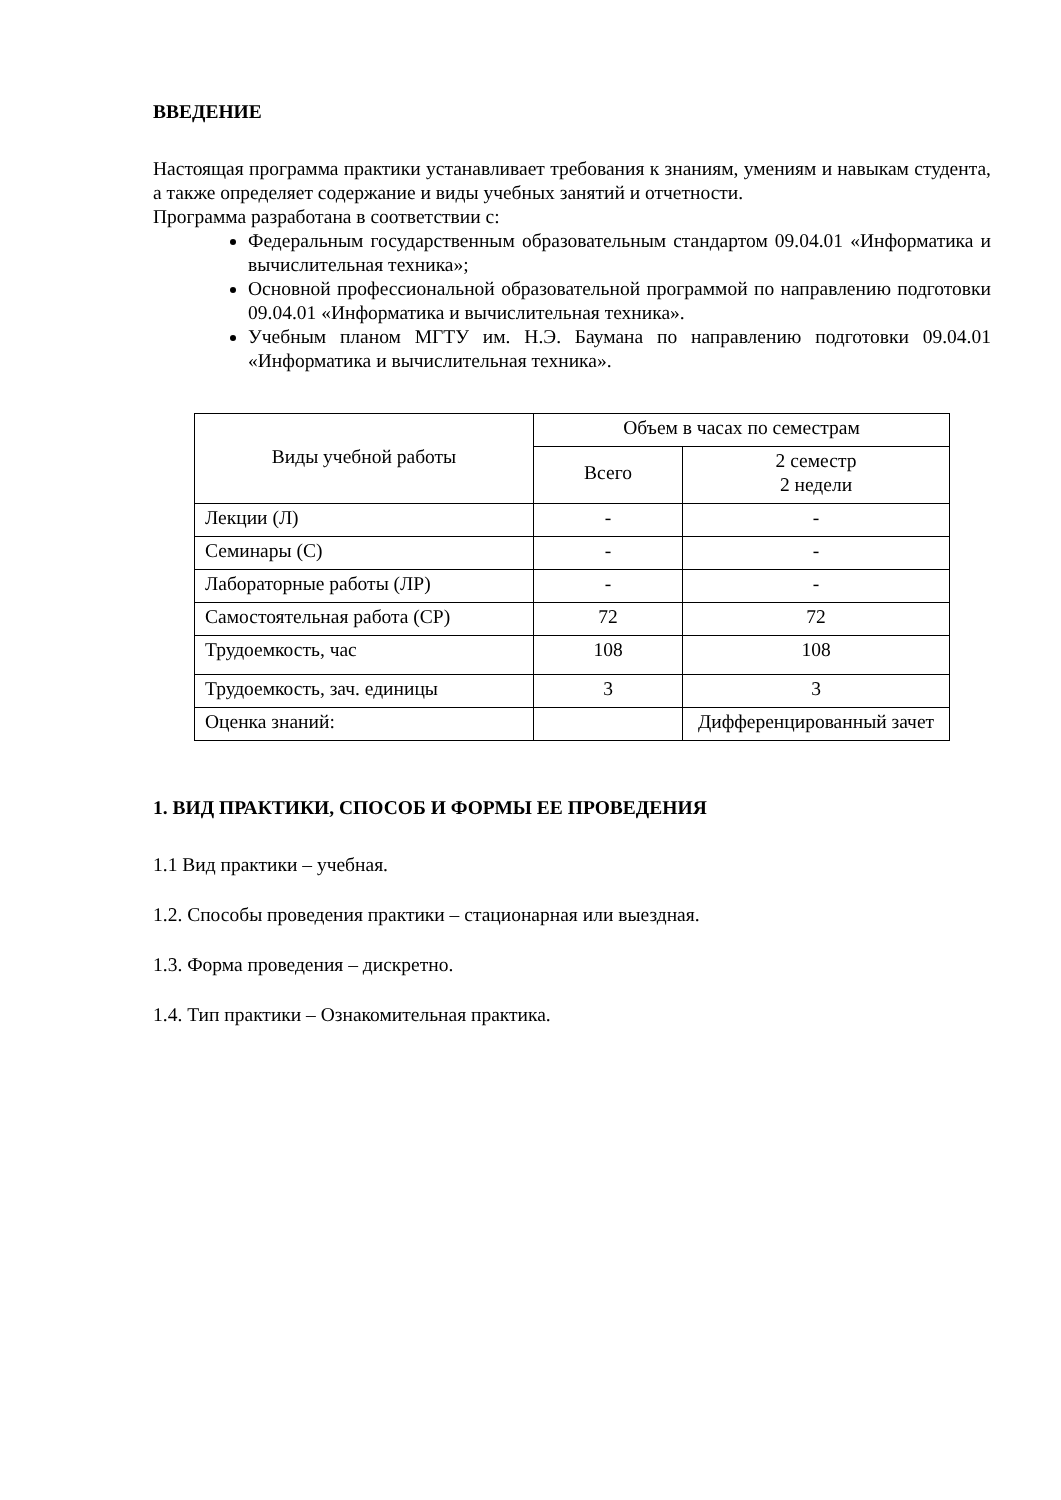ВВЕДЕНИЕ
Настоящая программа практики устанавливает требования к знаниям, умениям и навыкам студента, а также определяет содержание и виды учебных занятий и отчетности.
Программа разработана в соответствии с:
Федеральным государственным образовательным стандартом 09.04.01 «Информатика и вычислительная техника»;
Основной профессиональной образовательной программой по направлению подготовки 09.04.01 «Информатика и вычислительная техника».
Учебным планом МГТУ им. Н.Э. Баумана по направлению подготовки 09.04.01 «Информатика и вычислительная техника».
| Виды учебной работы | Объем в часах по семестрам | |
| --- | --- | --- |
| | Всего | 2 семестр 2 недели |
| Лекции (Л) | - | - |
| Семинары (С) | - | - |
| Лабораторные работы (ЛР) | - | - |
| Самостоятельная работа (СР) | 72 | 72 |
| Трудоемкость, час | 108 | 108 |
| Трудоемкость, зач. единицы | 3 | 3 |
| Оценка знаний: | | Дифференцированный зачет |
1. ВИД ПРАКТИКИ, СПОСОБ И ФОРМЫ ЕЕ ПРОВЕДЕНИЯ
1.1 Вид практики – учебная.
1.2. Способы проведения практики – стационарная или выездная.
1.3. Форма проведения – дискретно.
1.4. Тип практики – Ознакомительная практика.